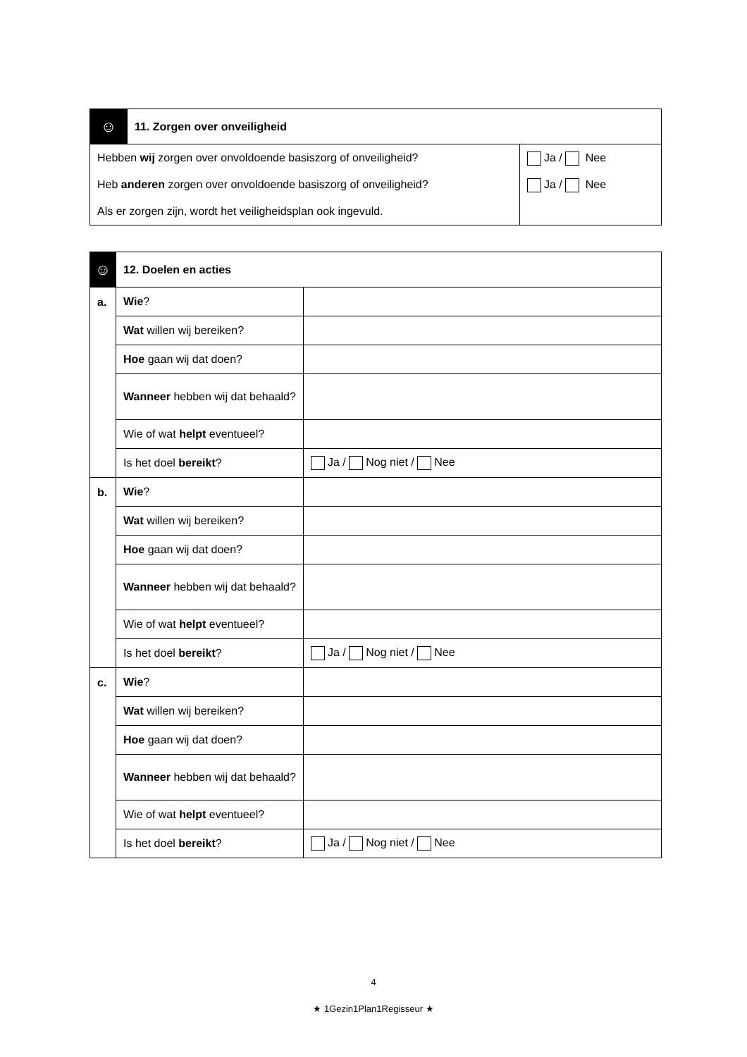| ☺ | 11. Zorgen over onveiligheid | |
| Hebben wij zorgen over onvoldoende basiszorg of onveiligheid? Heb anderen zorgen over onvoldoende basiszorg of onveiligheid? Als er zorgen zijn, wordt het veiligheidsplan ook ingevuld. | | Ja / Nee Ja / Nee |
| ☺ | 12. Doelen en acties | |
| a. | Wie ? | |
| | Wat willen wij bereiken? | |
| | Hoe gaan wij dat doen? | |
| | Wanneer hebben wij dat behaald? | |
| | Wie of wat helpt eventueel? | |
| | Is het doel bereikt ? | Ja / Nog niet / Nee |
| b. | Wie ? | |
| | Wat willen wij bereiken? | |
| | Hoe gaan wij dat doen? | |
| | Wanneer hebben wij dat behaald? | |
| | Wie of wat helpt eventueel? | |
| | Is het doel bereikt ? | Ja / Nog niet / Nee |
| c. | Wie ? | |
| | Wat willen wij bereiken? | |
| | Hoe gaan wij dat doen? | |
| | Wanneer hebben wij dat behaald? | |
| | Wie of wat helpt eventueel? | |
| | Is het doel bereikt ? | Ja / Nog niet / Nee |
4
★ 1Gezin1Plan1Regisseur ★